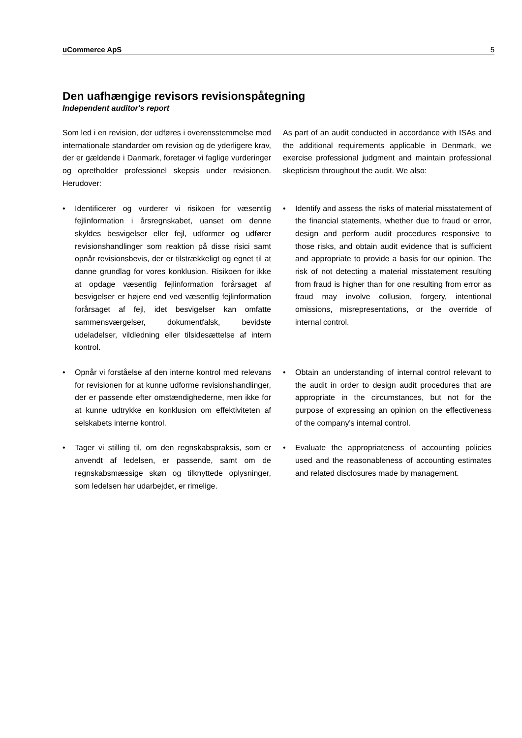uCommerce ApS 5
Den uafhængige revisors revisionspåtegning
Independent auditor's report
Som led i en revision, der udføres i overensstemmelse med internationale standarder om revision og de yderligere krav, der er gældende i Danmark, foretager vi faglige vurderinger og opretholder professionel skepsis under revisionen. Herudover:
As part of an audit conducted in accordance with ISAs and the additional requirements applicable in Denmark, we exercise professional judgment and maintain professional skepticism throughout the audit. We also:
• Identificerer og vurderer vi risikoen for væsentlig fejlinformation i årsregnskabet, uanset om denne skyldes besvigelser eller fejl, udformer og udfører revisionshandlinger som reaktion på disse risici samt opnår revisionsbevis, der er tilstrækkeligt og egnet til at danne grundlag for vores konklusion. Risikoen for ikke at opdage væsentlig fejlinformation forårsaget af besvigelser er højere end ved væsentlig fejlinformation forårsaget af fejl, idet besvigelser kan omfatte sammensværgelser, dokumentfalsk, bevidste udeladelser, vildledning eller tilsidesættelse af intern kontrol.
• Identify and assess the risks of material misstatement of the financial statements, whether due to fraud or error, design and perform audit procedures responsive to those risks, and obtain audit evidence that is sufficient and appropriate to provide a basis for our opinion. The risk of not detecting a material misstatement resulting from fraud is higher than for one resulting from error as fraud may involve collusion, forgery, intentional omissions, misrepresentations, or the override of internal control.
• Opnår vi forståelse af den interne kontrol med relevans for revisionen for at kunne udforme revisionshandlinger, der er passende efter omstændighederne, men ikke for at kunne udtrykke en konklusion om effektiviteten af selskabets interne kontrol.
• Obtain an understanding of internal control relevant to the audit in order to design audit procedures that are appropriate in the circumstances, but not for the purpose of expressing an opinion on the effectiveness of the company's internal control.
• Tager vi stilling til, om den regnskabspraksis, som er anvendt af ledelsen, er passende, samt om de regnskabsmæssige skøn og tilknyttede oplysninger, som ledelsen har udarbejdet, er rimelige.
• Evaluate the appropriateness of accounting policies used and the reasonableness of accounting estimates and related disclosures made by management.